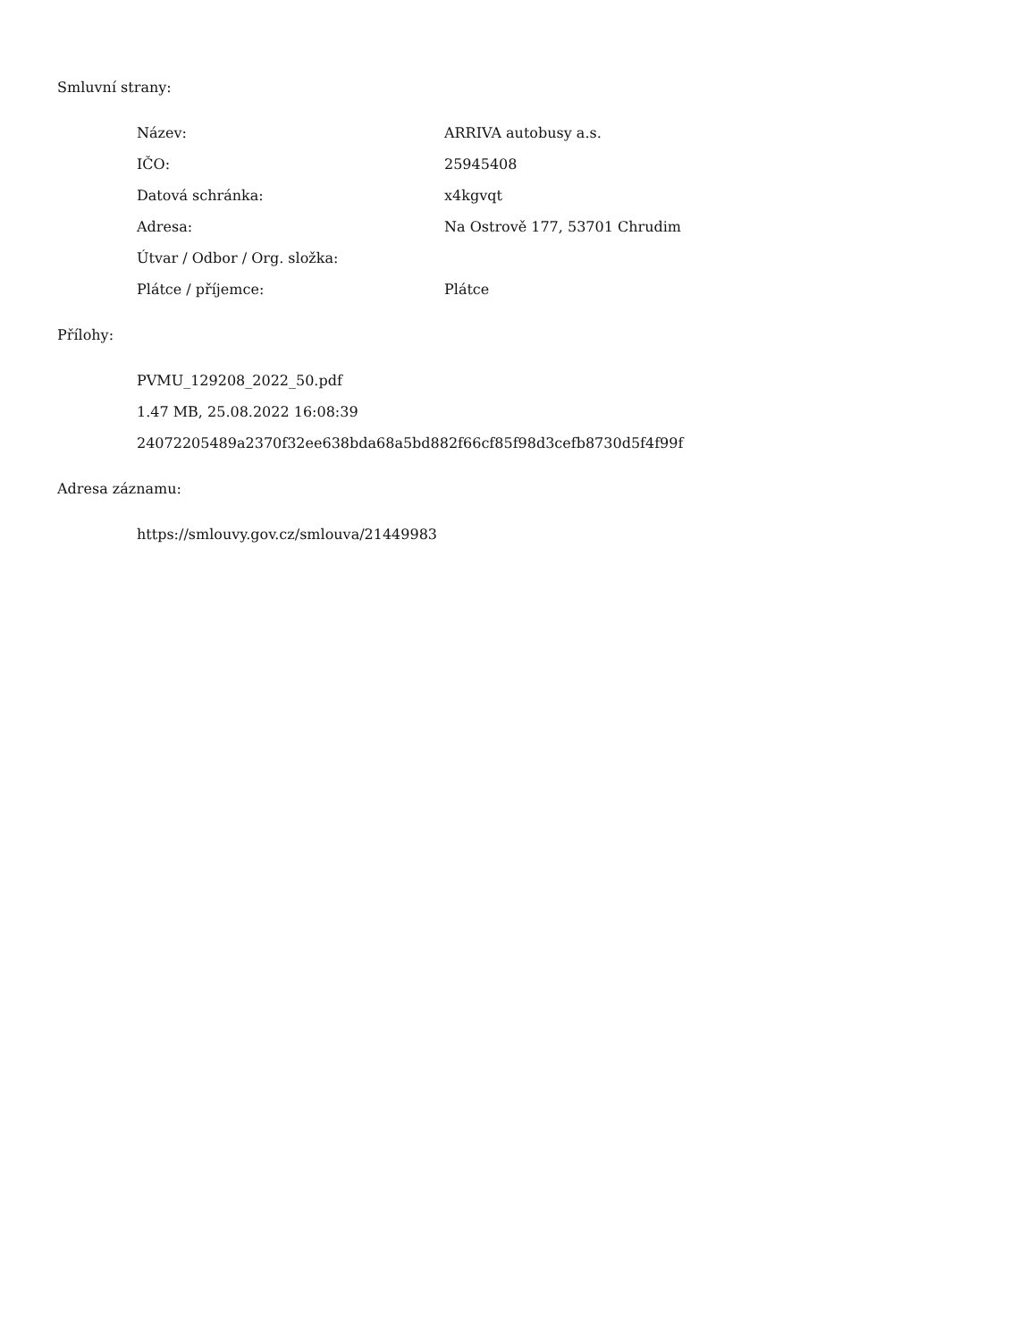Smluvní strany:
| Název: | ARRIVA autobusy a.s. |
| IČO: | 25945408 |
| Datová schránka: | x4kgvqt |
| Adresa: | Na Ostrově 177, 53701 Chrudim |
| Útvar / Odbor / Org. složka: | |
| Plátce / příjemce: | Plátce |
Přílohy:
PVMU_129208_2022_50.pdf
1.47 MB, 25.08.2022 16:08:39
24072205489a2370f32ee638bda68a5bd882f66cf85f98d3cefb8730d5f4f99f
Adresa záznamu:
https://smlouvy.gov.cz/smlouva/21449983